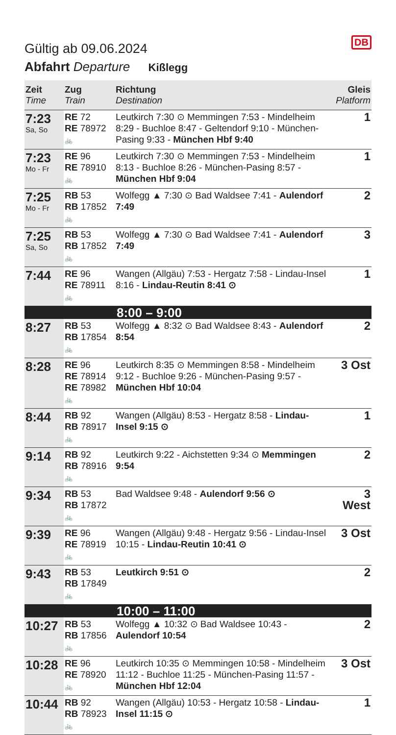DB
Gültig ab 09.06.2024
Abfahrt Departure Kißlegg
| Zeit Time | Zug Train | Richtung Destination | Gleis Platform |
| --- | --- | --- | --- |
| 7:23 Sa, So | RE 72 RE 78972 🚲 | Leutkirch 7:30 ⊙ Memmingen 7:53 - Mindelheim 8:29 - Buchloe 8:47 - Geltendorf 9:10 - München-Pasing 9:33 - München Hbf 9:40 | 1 |
| 7:23 Mo - Fr | RE 96 RE 78910 🚲 | Leutkirch 7:30 ⊙ Memmingen 7:53 - Mindelheim 8:13 - Buchloe 8:26 - München-Pasing 8:57 - München Hbf 9:04 | 1 |
| 7:25 Mo - Fr | RB 53 RB 17852 🚲 | Wolfegg ▲ 7:30 ⊙ Bad Waldsee 7:41 - Aulendorf 7:49 | 2 |
| 7:25 Sa, So | RB 53 RB 17852 🚲 | Wolfegg ▲ 7:30 ⊙ Bad Waldsee 7:41 - Aulendorf 7:49 | 3 |
| 7:44 | RE 96 RE 78911 🚲 | Wangen (Allgäu) 7:53 - Hergatz 7:58 - Lindau-Insel 8:16 - Lindau-Reutin 8:41 ⊙ | 1 |
| 8:00 – 9:00 | | | |
| 8:27 | RB 53 RB 17854 🚲 | Wolfegg ▲ 8:32 ⊙ Bad Waldsee 8:43 - Aulendorf 8:54 | 2 |
| 8:28 | RE 96 RE 78914 RE 78982 🚲 | Leutkirch 8:35 ⊙ Memmingen 8:58 - Mindelheim 9:12 - Buchloe 9:26 - München-Pasing 9:57 - München Hbf 10:04 | 3 Ost |
| 8:44 | RB 92 RB 78917 🚲 | Wangen (Allgäu) 8:53 - Hergatz 8:58 - Lindau-Insel 9:15 ⊙ | 1 |
| 9:14 | RB 92 RB 78916 🚲 | Leutkirch 9:22 - Aichstetten 9:34 ⊙ Memmingen 9:54 | 2 |
| 9:34 | RB 53 RB 17872 🚲 | Bad Waldsee 9:48 - Aulendorf 9:56 ⊙ | 3 West |
| 9:39 | RE 96 RE 78919 🚲 | Wangen (Allgäu) 9:48 - Hergatz 9:56 - Lindau-Insel 10:15 - Lindau-Reutin 10:41 ⊙ | 3 Ost |
| 9:43 | RB 53 RB 17849 🚲 | Leutkirch 9:51 ⊙ | 2 |
| 10:00 – 11:00 | | | |
| 10:27 | RB 53 RB 17856 🚲 | Wolfegg ▲ 10:32 ⊙ Bad Waldsee 10:43 - Aulendorf 10:54 | 2 |
| 10:28 | RE 96 RE 78920 🚲 | Leutkirch 10:35 ⊙ Memmingen 10:58 - Mindelheim 11:12 - Buchloe 11:25 - München-Pasing 11:57 - München Hbf 12:04 | 3 Ost |
| 10:44 | RB 92 RB 78923 🚲 | Wangen (Allgäu) 10:53 - Hergatz 10:58 - Lindau-Insel 11:15 ⊙ | 1 |